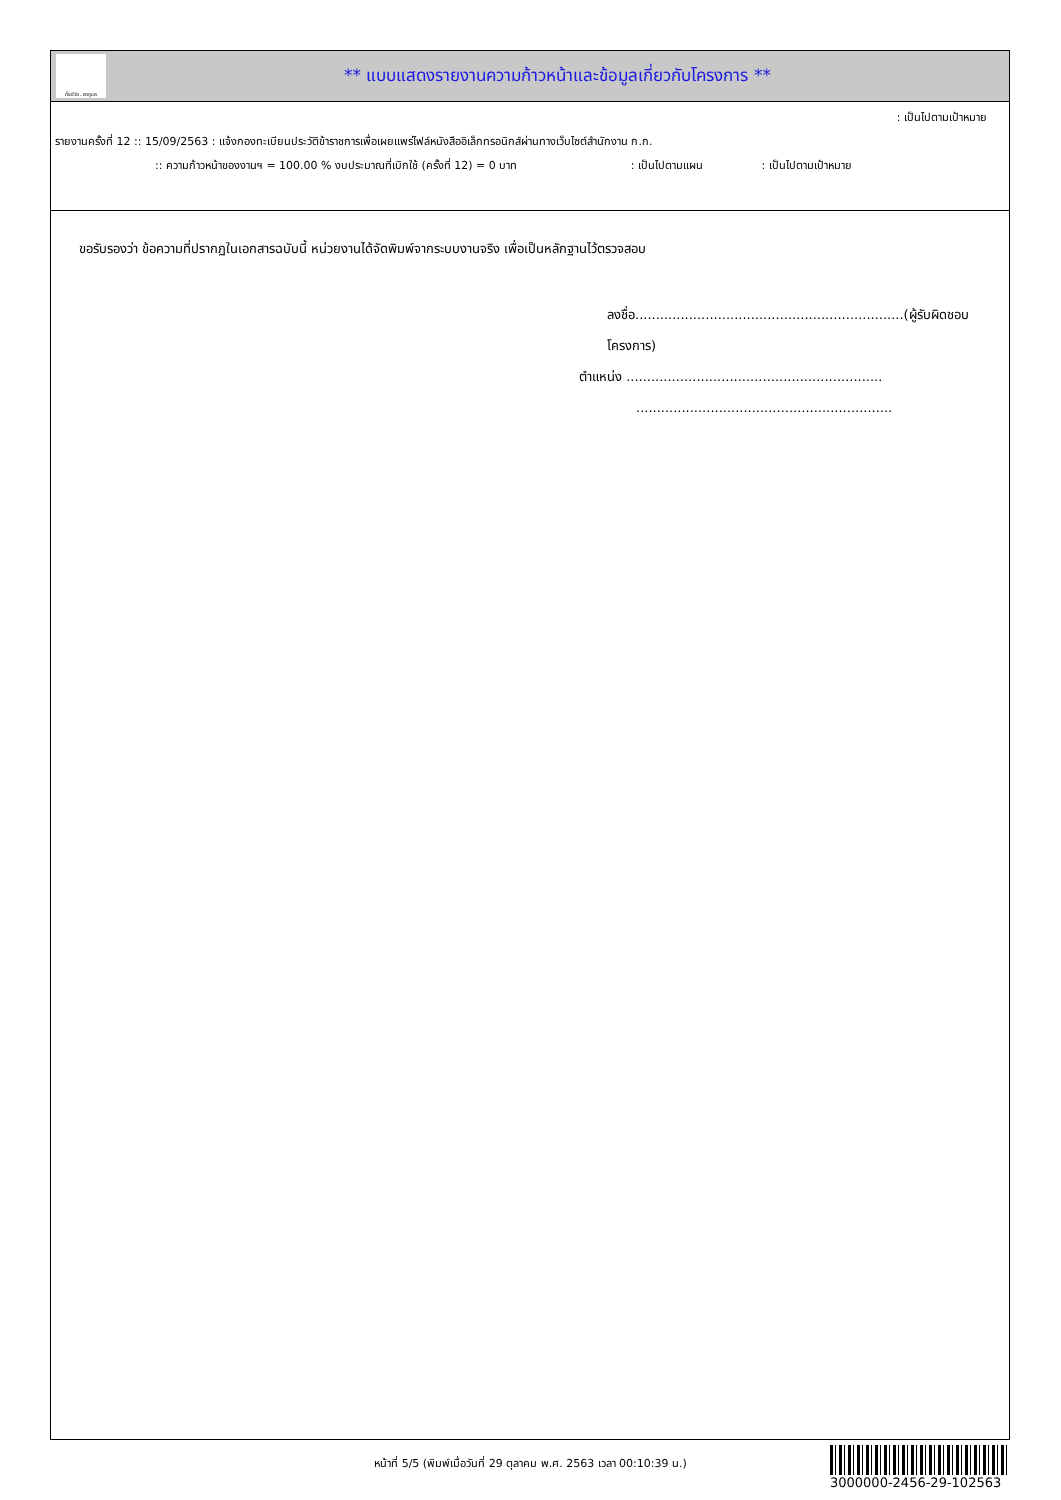ทั้งชีวิต..เราดูแล
** แบบแสดงรายงานความก้าวหน้าและข้อมูลเกี่ยวกับโครงการ **
: เป็นไปตามเป้าหมาย
รายงานครั้งที่ 12 :: 15/09/2563 : แจ้งกองทะเบียนประวัติข้าราชการเพื่อเผยแพร่ไฟล์หนังสืออิเล็กทรอนิกส์ผ่านทางเว็บไซต์สำนักงาน ก.ก.
:: ความก้าวหน้าของงานฯ = 100.00 % งบประมาณที่เบิกใช้ (ครั้งที่ 12) = 0 บาท : เป็นไปตามแผน : เป็นไปตามเป้าหมาย
ขอรับรองว่า ข้อความที่ปรากฏในเอกสารฉบับนี้ หน่วยงานได้จัดพิมพ์จากระบบงานจริง เพื่อเป็นหลักฐานไว้ตรวจสอบ
ลงชื่อ.................................................................(ผู้รับผิดชอบโครงการ)
ตำแหน่ง ..............................................................
..............................................................
หน้าที่ 5/5 (พิมพ์เมื่อวันที่ 29 ตุลาคม พ.ศ. 2563 เวลา 00:10:39 น.)
3000000-2456-29-102563